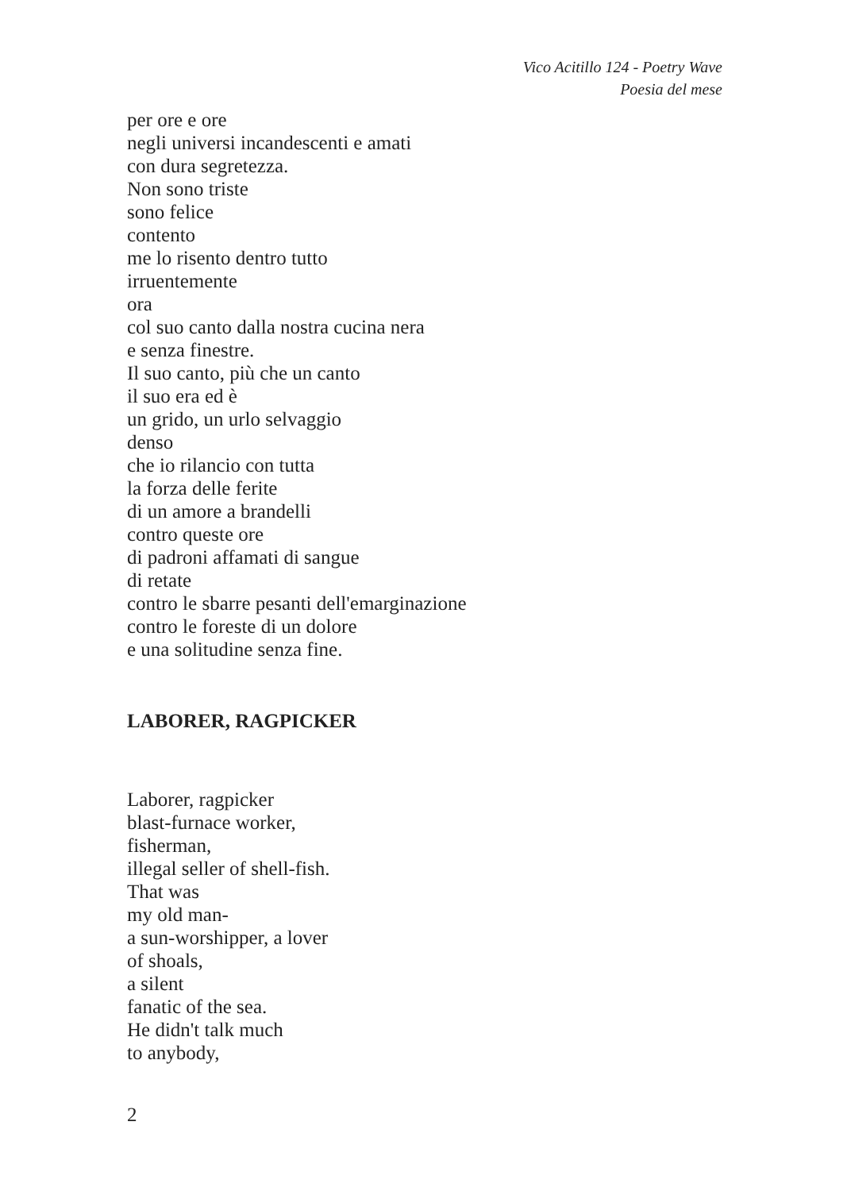Vico Acitillo 124 - Poetry Wave
Poesia del mese
per ore e ore
negli universi incandescenti e amati
con dura segretezza.
Non sono triste
sono felice
contento
me lo risento dentro tutto
irruentemente
ora
col suo canto dalla nostra cucina nera
e senza finestre.
Il suo canto, più che un canto
il suo era ed è
un grido, un urlo selvaggio
denso
che io rilancio con tutta
la forza delle ferite
di un amore a brandelli
contro queste ore
di padroni affamati di sangue
di retate
contro le sbarre pesanti dell'emarginazione
contro le foreste di un dolore
e una solitudine senza fine.
LABORER, RAGPICKER
Laborer, ragpicker
blast-furnace worker,
fisherman,
illegal seller of shell-fish.
That was
my old man-
a sun-worshipper, a lover
of shoals,
a silent
fanatic of the sea.
He didn't talk much
to anybody,
2